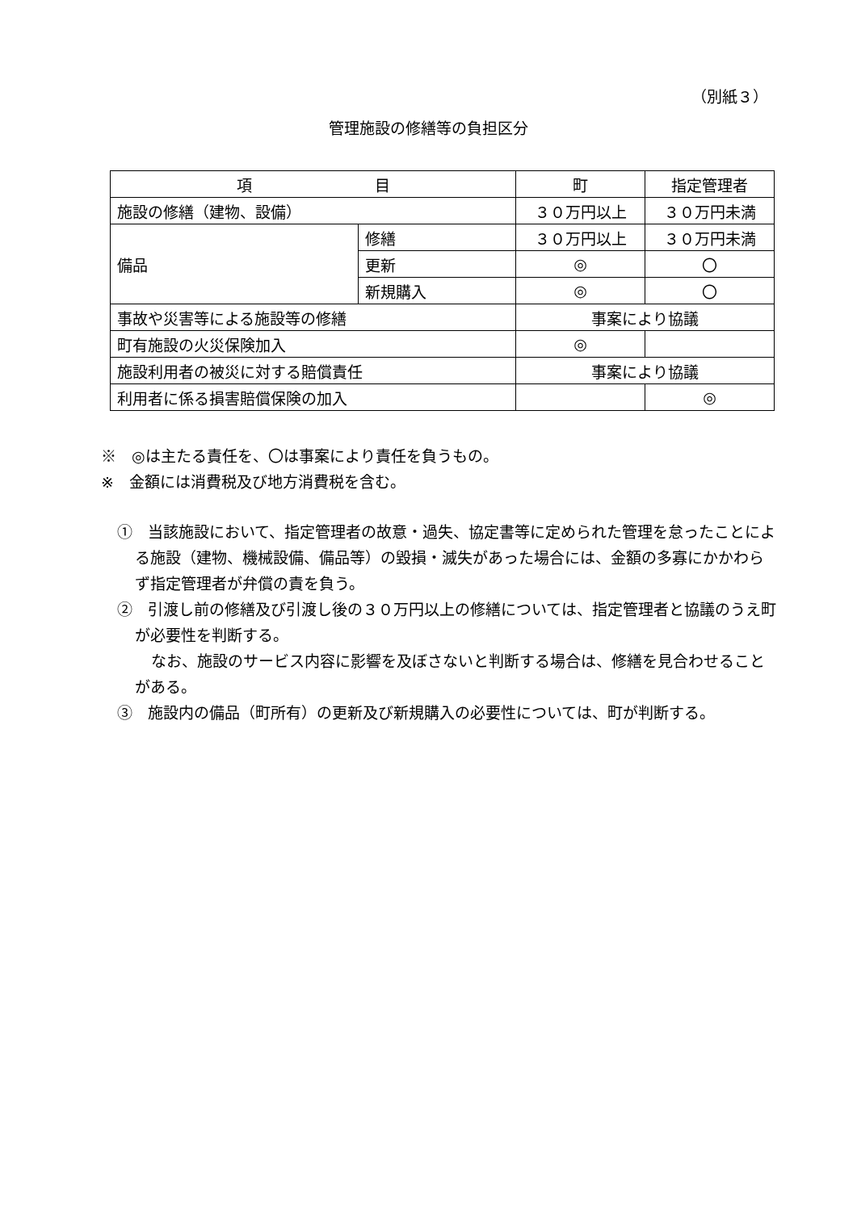（別紙３）
管理施設の修繕等の負担区分
| 項 目 | | 町 | 指定管理者 |
| 施設の修繕（建物、設備） | | ３０万円以上 | ３０万円未満 |
| 備品 | 修繕 | ３０万円以上 | ３０万円未満 |
| | 更新 | ◎ | 〇 |
| | 新規購入 | ◎ | 〇 |
| 事故や災害等による施設等の修繕 | | 事案により協議 | |
| 町有施設の火災保険加入 | | ◎ | |
| 施設利用者の被災に対する賠償責任 | | 事案により協議 | |
| 利用者に係る損害賠償保険の加入 | | | ◎ |
※　◎は主たる責任を、〇は事案により責任を負うもの。
※　金額には消費税及び地方消費税を含む。
①　当該施設において、指定管理者の故意・過失、協定書等に定められた管理を怠ったことによる施設（建物、機械設備、備品等）の毀損・滅失があった場合には、金額の多寡にかかわらず指定管理者が弁償の責を負う。
②　引渡し前の修繕及び引渡し後の３０万円以上の修繕については、指定管理者と協議のうえ町が必要性を判断する。
なお、施設のサービス内容に影響を及ぼさないと判断する場合は、修繕を見合わせることがある。
③　施設内の備品（町所有）の更新及び新規購入の必要性については、町が判断する。